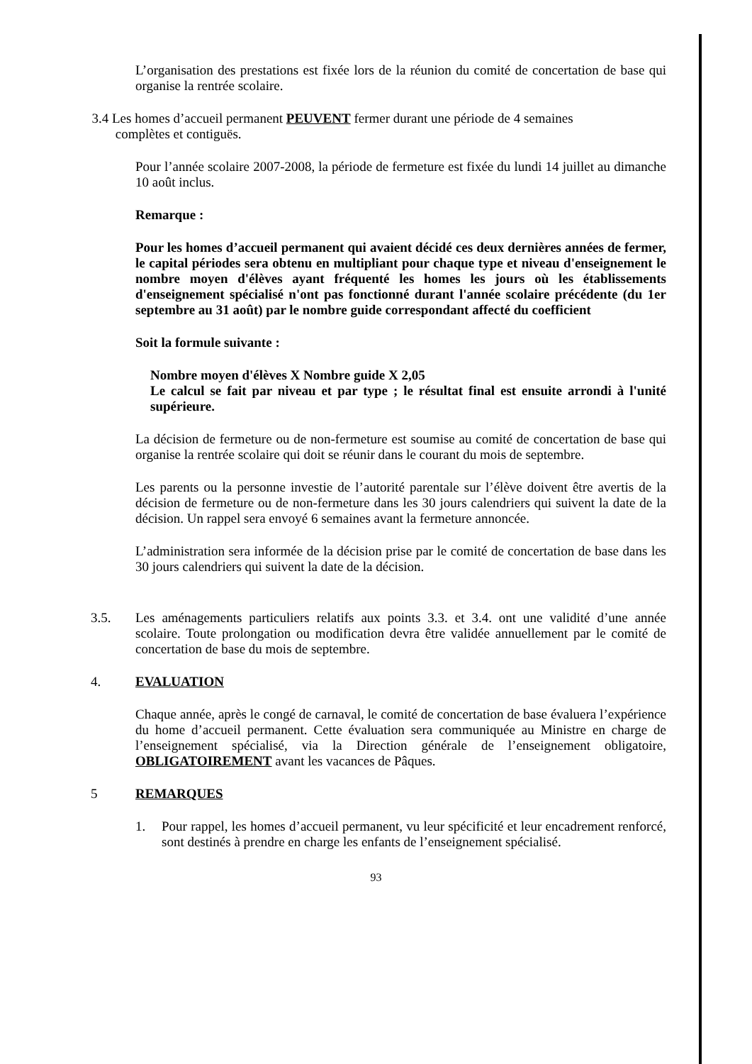L’organisation des prestations est fixée lors de la réunion du comité de concertation de base qui organise la rentrée scolaire.
3.4 Les homes d’accueil permanent PEUVENT fermer durant une période de 4 semaines
complètes et contiguës.
Pour l’année scolaire 2007-2008, la période de fermeture est fixée du lundi 14 juillet au dimanche 10 août inclus.
Remarque :
Pour les homes d’accueil permanent qui avaient décidé ces deux dernières années de fermer, le capital périodes sera obtenu en multipliant pour chaque type et niveau d'enseignement le nombre moyen d'élèves ayant fréquenté les homes les jours où les établissements d'enseignement spécialisé n'ont pas fonctionné durant l'année scolaire précédente (du 1er septembre au 31 août) par le nombre guide correspondant affecté du coefficient
Soit la formule suivante :
Nombre moyen d'élèves X Nombre guide X 2,05
Le calcul se fait par niveau et par type ; le résultat final est ensuite arrondi à l'unité supérieure.
La décision de fermeture ou de non-fermeture est soumise au comité de concertation de base qui organise la rentrée scolaire qui doit se réunir dans le courant du mois de septembre.
Les parents ou la personne investie de l’autorité parentale sur l’élève doivent être avertis de la décision de fermeture ou de non-fermeture dans les 30 jours calendriers qui suivent la date de la décision. Un rappel sera envoyé 6 semaines avant la fermeture annoncée.
L’administration sera informée de la décision prise par le comité de concertation de base dans les 30 jours calendriers qui suivent la date de la décision.
3.5. Les aménagements particuliers relatifs aux points 3.3. et 3.4. ont une validité d’une année scolaire. Toute prolongation ou modification devra être validée annuellement par le comité de concertation de base du mois de septembre.
4. EVALUATION
Chaque année, après le congé de carnaval, le comité de concertation de base évaluera l’expérience du home d’accueil permanent. Cette évaluation sera communiquée au Ministre en charge de l’enseignement spécialisé, via la Direction générale de l’enseignement obligatoire, OBLIGATOIREMENT avant les vacances de Pâques.
5 REMARQUES
1. Pour rappel, les homes d’accueil permanent, vu leur spécificité et leur encadrement renforcé, sont destinés à prendre en charge les enfants de l’enseignement spécialisé.
93